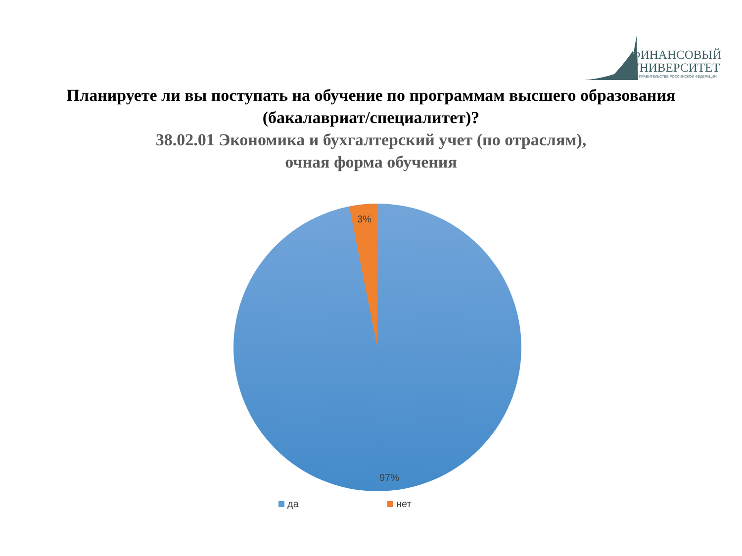ФИНАНСОВЫЙ
УНИВЕРСИТЕТ
ПРИ ПРАВИТЕЛЬСТВЕ РОССИЙСКОЙ ФЕДЕРАЦИИ
Планируете ли вы поступать на обучение по программам высшего образования
(бакалавриат/специалитет)?
38.02.01 Экономика и бухгалтерский учет (по отраслям),
очная форма обучения
3%
97%
да нет